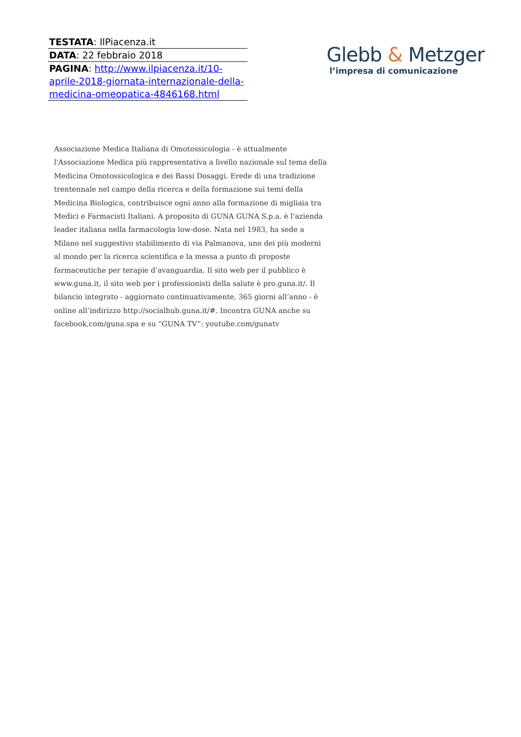TESTATA: IlPiacenza.it
DATA: 22 febbraio 2018
PAGINA: http://www.ilpiacenza.it/10-aprile-2018-giornata-internazionale-della-medicina-omeopatica-4846168.html
Glebb & Metzger
l’impresa di comunicazione
Associazione Medica Italiana di Omotossicologia - è attualmente l'Associazione Medica più rappresentativa a livello nazionale sul tema della Medicina Omotossicologica e dei Bassi Dosaggi. Erede di una tradizione trentennale nel campo della ricerca e della formazione sui temi della Medicina Biologica, contribuisce ogni anno alla formazione di migliaia tra Medici e Farmacisti Italiani. A proposito di GUNA GUNA S.p.a. è l’azienda leader italiana nella farmacologia low-dose. Nata nel 1983, ha sede a Milano nel suggestivo stabilimento di via Palmanova, uno dei più moderni al mondo per la ricerca scientifica e la messa a punto di proposte farmaceutiche per terapie d’avanguardia. Il sito web per il pubblico è www.guna.it, il sito web per i professionisti della salute è pro.guna.it/. Il bilancio integrato - aggiornato continuativamente, 365 giorni all’anno - è online all’indirizzo http://socialhub.guna.it/#. Incontra GUNA anche su facebook.com/guna.spa e su “GUNA TV”: youtube.com/gunatv